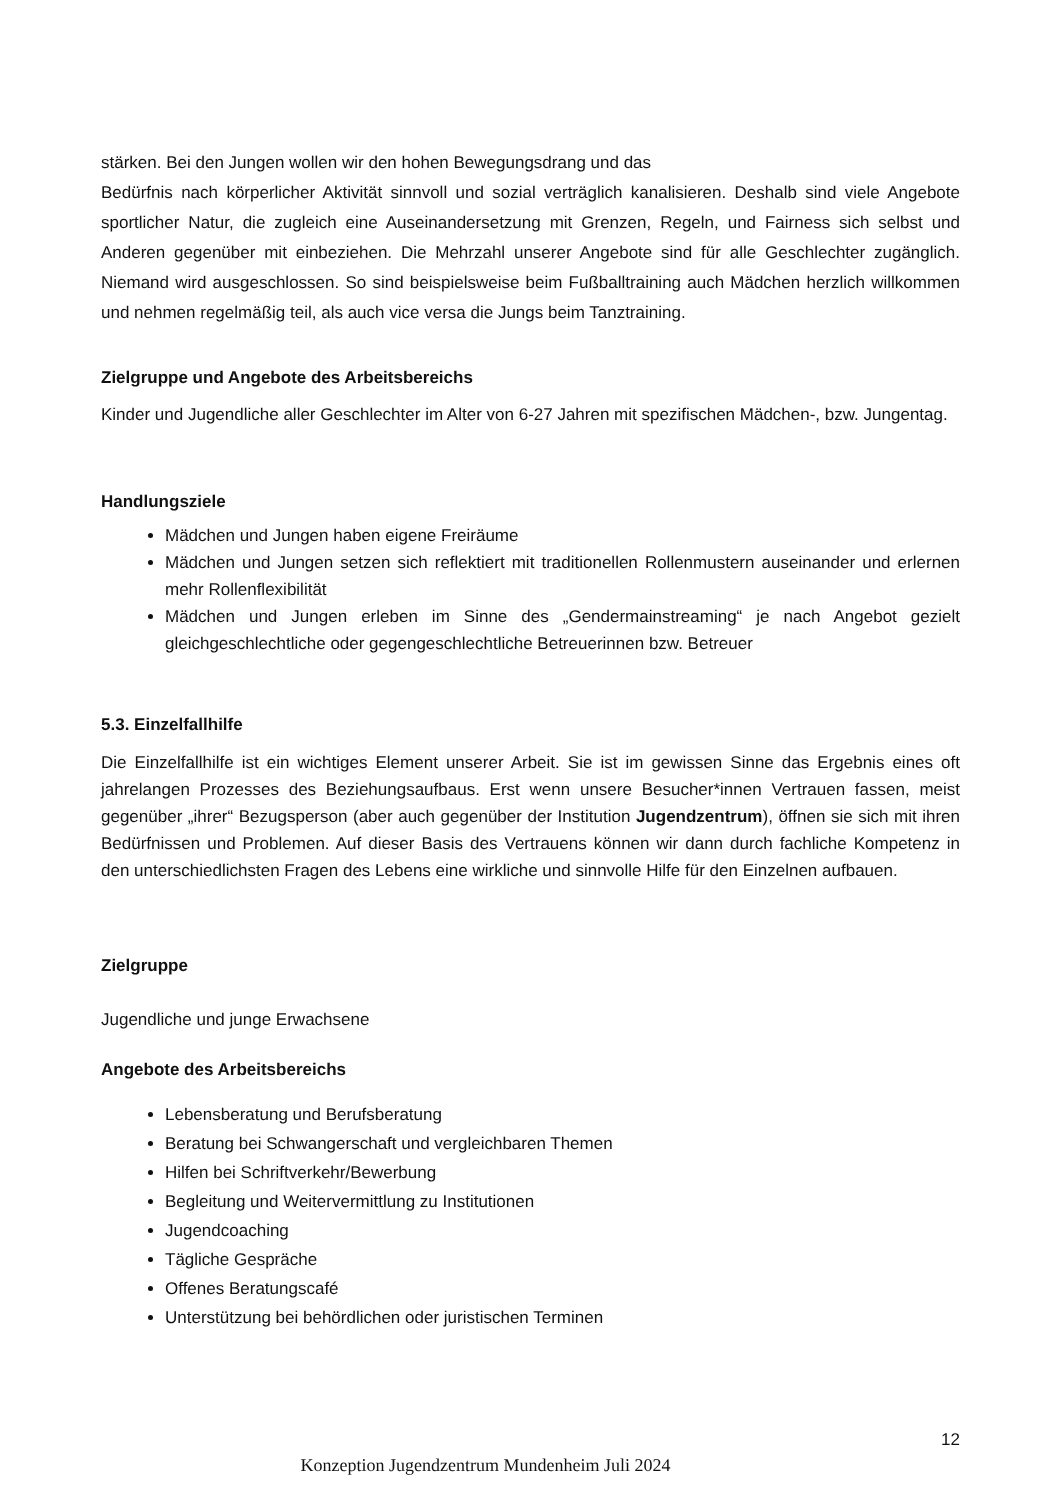stärken. Bei den Jungen wollen wir den hohen Bewegungsdrang und das
Bedürfnis nach körperlicher Aktivität sinnvoll und sozial verträglich kanalisieren. Deshalb sind viele Angebote sportlicher Natur, die zugleich eine Auseinandersetzung mit Grenzen, Regeln, und Fairness sich selbst und Anderen gegenüber mit einbeziehen. Die Mehrzahl unserer Angebote sind für alle Geschlechter zugänglich. Niemand wird ausgeschlossen. So sind beispielsweise beim Fußballtraining auch Mädchen herzlich willkommen und nehmen regelmäßig teil, als auch vice versa die Jungs beim Tanztraining.
Zielgruppe und Angebote des Arbeitsbereichs
Kinder und Jugendliche aller Geschlechter im Alter von 6-27 Jahren mit spezifischen Mädchen-, bzw. Jungentag.
Handlungsziele
Mädchen und Jungen haben eigene Freiräume
Mädchen und Jungen setzen sich reflektiert mit traditionellen Rollenmustern auseinander und erlernen mehr Rollenflexibilität
Mädchen und Jungen erleben im Sinne des „Gendermainstreaming“ je nach Angebot gezielt gleichgeschlechtliche oder gegengeschlechtliche Betreuerinnen bzw. Betreuer
5.3. Einzelfallhilfe
Die Einzelfallhilfe ist ein wichtiges Element unserer Arbeit. Sie ist im gewissen Sinne das Ergebnis eines oft jahrelangen Prozesses des Beziehungsaufbaus. Erst wenn unsere Besucher*innen Vertrauen fassen, meist gegenüber „ihrer“ Bezugsperson (aber auch gegenüber der Institution Jugendzentrum), öffnen sie sich mit ihren Bedürfnissen und Problemen. Auf dieser Basis des Vertrauens können wir dann durch fachliche Kompetenz in den unterschiedlichsten Fragen des Lebens eine wirkliche und sinnvolle Hilfe für den Einzelnen aufbauen.
Zielgruppe
Jugendliche und junge Erwachsene
Angebote des Arbeitsbereichs
Lebensberatung und Berufsberatung
Beratung bei Schwangerschaft und vergleichbaren Themen
Hilfen bei Schriftverkehr/Bewerbung
Begleitung und Weitervermittlung zu Institutionen
Jugendcoaching
Tägliche Gespräche
Offenes Beratungscafé
Unterstützung bei behördlichen oder juristischen Terminen
12
Konzeption Jugendzentrum Mundenheim Juli 2024